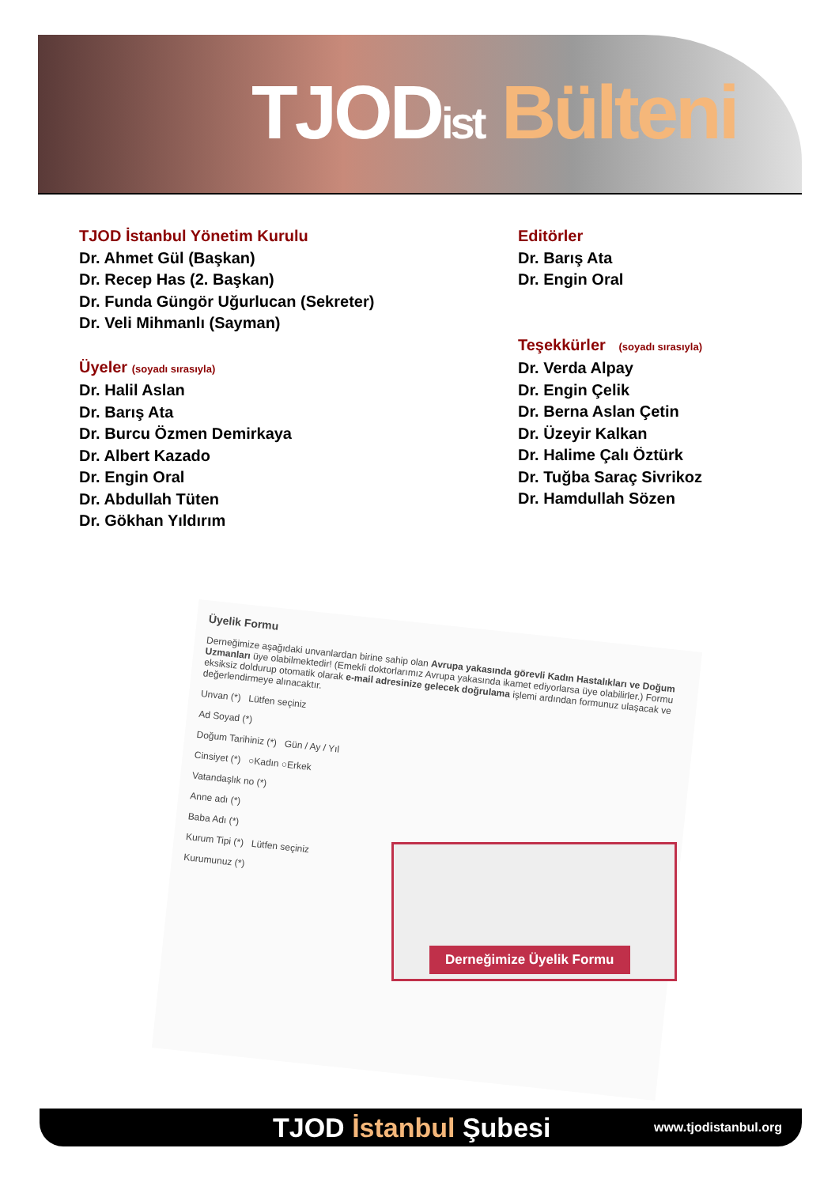TJODist Bülteni
TJOD İstanbul Yönetim Kurulu
Dr. Ahmet Gül (Başkan)
Dr. Recep Has (2. Başkan)
Dr. Funda Güngör Uğurlucan (Sekreter)
Dr. Veli Mihmanlı (Sayman)
Üyeler (soyadı sırasıyla)
Dr. Halil Aslan
Dr. Barış Ata
Dr. Burcu Özmen Demirkaya
Dr. Albert Kazado
Dr. Engin Oral
Dr. Abdullah Tüten
Dr. Gökhan Yıldırım
Editörler
Dr. Barış Ata
Dr. Engin Oral
Teşekkürler (soyadı sırasıyla)
Dr. Verda Alpay
Dr. Engin Çelik
Dr. Berna Aslan Çetin
Dr. Üzeyir Kalkan
Dr. Halime Çalı Öztürk
Dr. Tuğba Saraç Sivrikoz
Dr. Hamdullah Sözen
Üyelik Formu
Derneğimize aşağıdaki unvanlardan birine sahip olan Avrupa yakasında görevli Kadın Hastalıkları ve Doğum Uzmanları üye olabilmektedir! (Emekli doktorlarımız Avrupa yakasında ikamet ediyorlarsa üye olabilirler.) Formu eksiksiz doldurup otomatik olarak e-mail adresinize gelecek doğrulama işlemi ardından formunuz ulaşacak ve değerlendirmeye alınacaktır.
Unvan (*) Lütfen seçiniz
Ad Soyad (*)
Doğum Tarihiniz (*) Gün / Ay / Yıl
Cinsiyet (*) ○Kadın ○Erkek
Vatandaşlık no (*)
Anne adı (*)
Baba Adı (*)
Kurum Tipi (*) Lütfen seçiniz
Kurumunuz (*)
Derneğimize Üyelik Formu
TJOD İstanbul Şubesi
www.tjodistanbul.org